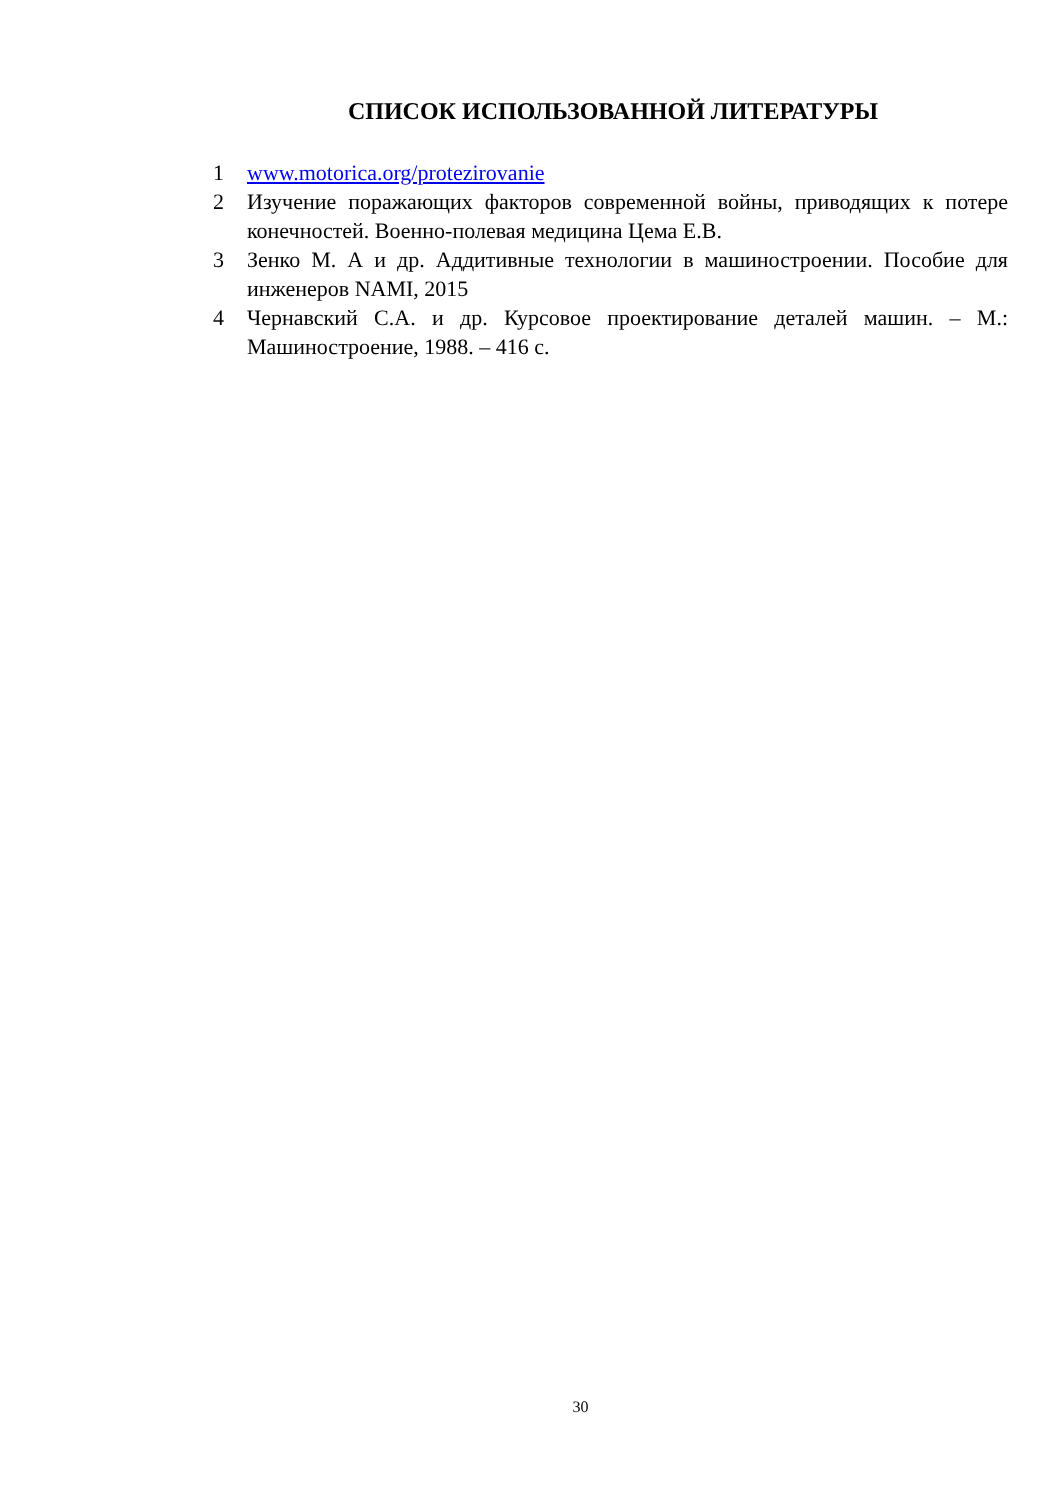СПИСОК ИСПОЛЬЗОВАННОЙ ЛИТЕРАТУРЫ
1 www.motorica.org/protezirovanie
2 Изучение поражающих факторов современной войны, приводящих к потере конечностей. Военно-полевая медицина Цема Е.В.
3 Зенко М. А и др. Аддитивные технологии в машиностроении. Пособие для инженеров NAMI, 2015
4 Чернавский С.А. и др. Курсовое проектирование деталей машин. – М.: Машиностроение, 1988. – 416 с.
30